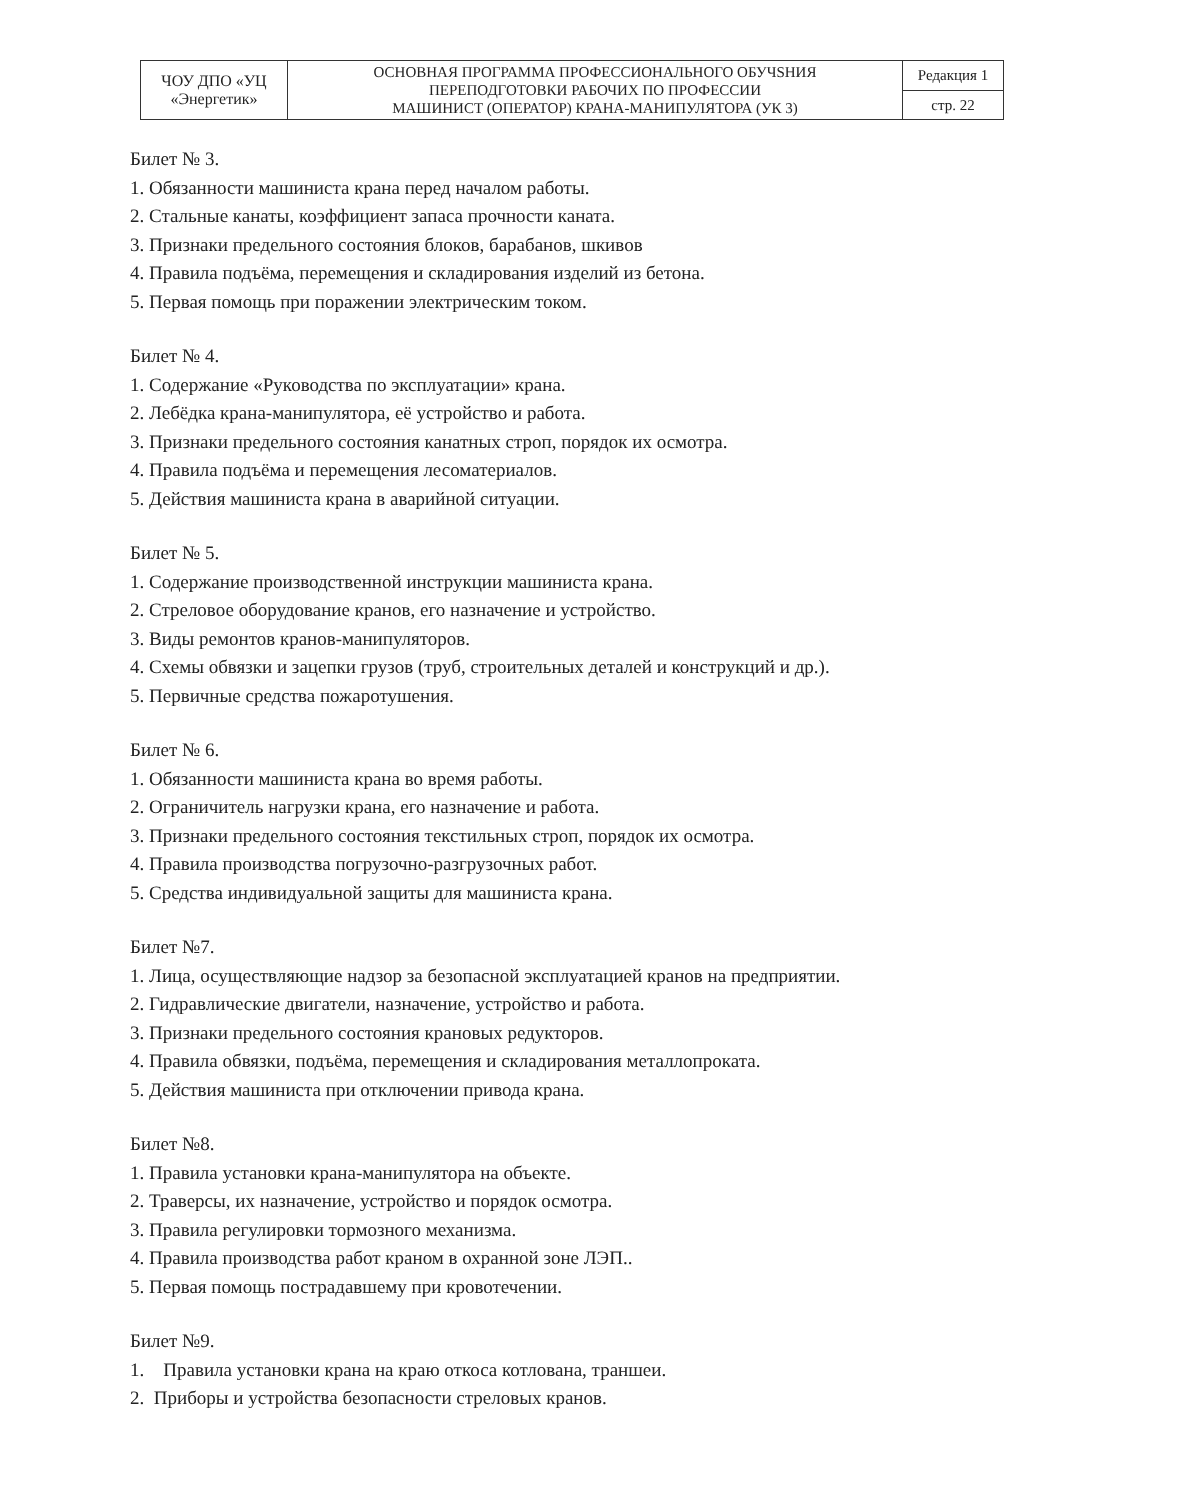| ЧОУ ДПО «УЦ «Энергетик» | ОСНОВНАЯ ПРОГРАММА ПРОФЕССИОНАЛЬНОГО ОБУЧЅНИЯ ПЕРЕПОДГОТОВКИ РАБОЧИХ ПО ПРОФЕССИИ МАШИНИСТ (ОПЕРАТОР) КРАНА-МАНИПУЛЯТОРА (УК 3) | Редакция 1 |
| | | стр. 22 |
Билет № 3.
1. Обязанности машиниста крана перед началом работы.
2. Стальные канаты, коэффициент запаса прочности каната.
3. Признаки предельного состояния блоков, барабанов, шкивов
4. Правила подъёма, перемещения и складирования изделий из бетона.
5. Первая помощь при поражении электрическим током.
Билет № 4.
1. Содержание «Руководства по эксплуатации» крана.
2. Лебёдка крана-манипулятора, её устройство и работа.
3. Признаки предельного состояния канатных строп, порядок их осмотра.
4. Правила подъёма и перемещения лесоматериалов.
5. Действия машиниста крана в аварийной ситуации.
Билет № 5.
1. Содержание производственной инструкции машиниста крана.
2. Стреловое оборудование кранов, его назначение и устройство.
3. Виды ремонтов кранов-манипуляторов.
4. Схемы обвязки и зацепки грузов (труб, строительных деталей и конструкций и др.).
5. Первичные средства пожаротушения.
Билет № 6.
1. Обязанности машиниста крана во время работы.
2. Ограничитель нагрузки крана, его назначение и работа.
3. Признаки предельного состояния текстильных строп, порядок их осмотра.
4. Правила производства погрузочно-разгрузочных работ.
5. Средства индивидуальной защиты для машиниста крана.
Билет №7.
1. Лица, осуществляющие надзор за безопасной эксплуатацией кранов на предприятии.
2. Гидравлические двигатели, назначение, устройство и работа.
3. Признаки предельного состояния крановых редукторов.
4. Правила обвязки, подъёма, перемещения и складирования металлопроката.
5. Действия машиниста при отключении привода крана.
Билет №8.
1. Правила установки крана-манипулятора на объекте.
2. Траверсы, их назначение, устройство и порядок осмотра.
3. Правила регулировки тормозного механизма.
4. Правила производства работ краном в охранной зоне ЛЭП..
5. Первая помощь пострадавшему при кровотечении.
Билет №9.
1. Правила установки крана на краю откоса котлована, траншеи.
2. Приборы и устройства безопасности стреловых кранов.